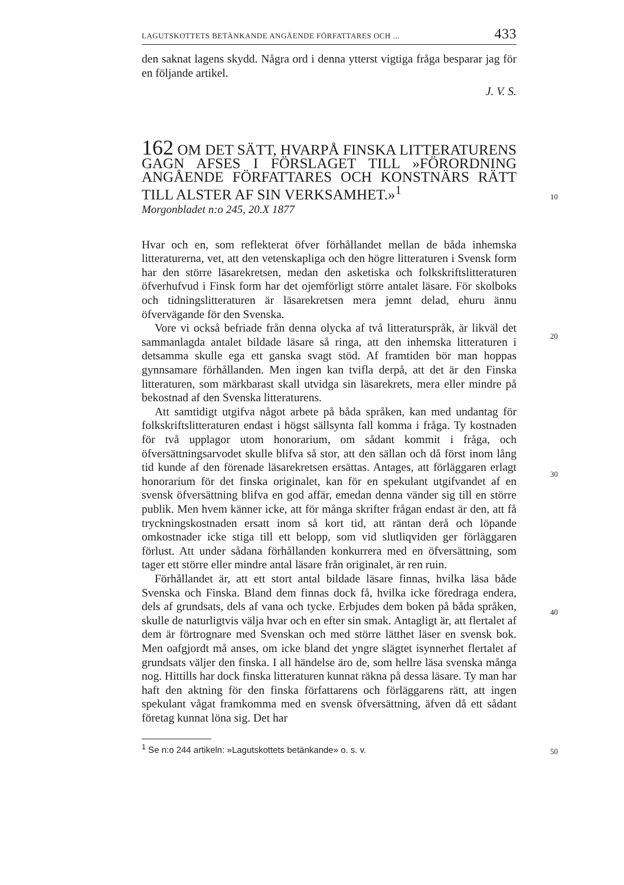LAGUTSKOTTETS BETÄNKANDE ANGÅENDE FÖRFATTARES OCH ... 433
den saknat lagens skydd. Några ord i denna ytterst vigtiga fråga besparar jag för en följande artikel.
J. V. S.
162 OM DET SÄTT, HVARPÅ FINSKA LITTERATURENS GAGN AFSES I FÖRSLAGET TILL »FÖRORDNING ANGÅENDE FÖRFATTARES OCH KONSTNÄRS RÄTT TILL ALSTER AF SIN VERKSAMHET.»<sup>1</sup>
10
Morgonbladet n:o 245, 20.X 1877
Hvar och en, som reflekterat öfver förhållandet mellan de båda inhemska litteraturerna, vet, att den vetenskapliga och den högre litteraturen i Svensk form har den större läsarekretsen, medan den asketiska och folkskriftslitteraturen öfverhufvud i Finsk form har det ojemförligt större antalet läsare. För skolboks och tidningslitteraturen är läsarekretsen mera jemnt delad, ehuru ännu öfvervägande för den Svenska.
20
Vore vi också befriade från denna olycka af två litteraturspråk, är likväl det sammanlagda antalet bildade läsare så ringa, att den inhemska litteraturen i detsamma skulle ega ett ganska svagt stöd. Af framtiden bör man hoppas gynnsamare förhållanden. Men ingen kan tvifla derpå, att det är den Finska litteraturen, som märkbarast skall utvidga sin läsarekrets, mera eller mindre på bekostnad af den Svenska litteraturens.
Att samtidigt utgifva något arbete på båda språken, kan med undantag för folkskriftslitteraturen endast i högst sällsynta fall komma i fråga. Ty kostnaden för två upplagor utom honorarium, om sådant
30
kommit i fråga, och öfversättningsarvodet skulle blifva så stor, att den sällan och då först inom lång tid kunde af den förenade läsarekretsen ersättas. Antages, att förläggaren erlagt honorarium för det finska originalet, kan för en spekulant utgifvandet af en svensk öfversättning blifva en god affär, emedan denna vänder sig till en större publik. Men hvem känner icke, att för många skrifter frågan endast är den, att få tryckningskostnaden ersatt inom så kort tid, att räntan derå och löpande omkostnader icke stiga till ett belopp, som vid slutliqviden ger förläggaren förlust. Att under sådana förhållanden konkurrera med en öfversättning, som tager ett större eller mindre antal läsare från
40
originalet, är ren ruin.
Förhållandet är, att ett stort antal bildade läsare finnas, hvilka läsa både Svenska och Finska. Bland dem finnas dock få, hvilka icke föredraga endera, dels af grundsats, dels af vana och tycke. Erbjudes dem boken på båda språken, skulle de naturligtvis välja hvar och en efter sin smak. Antagligt är, att flertalet af dem är förtrognare med Svenskan och med större lätthet läser en svensk bok. Men oafgjordt må anses, om icke bland det yngre slägtet isynnerhet flertalet af grundsats väljer den finska. I all händelse äro de, som hellre läsa svenska många nog. Hittills har dock finska litteraturen kunnat räkna på dessa läsare.
50
Ty man har haft den aktning för den finska författarens och förläggarens rätt, att ingen spekulant vågat framkomma med en svensk öfversättning, äfven då ett sådant företag kunnat löna sig. Det har
<sup>1</sup> Se n:o 244 artikeln: »Lagutskottets betänkande» o. s. v.